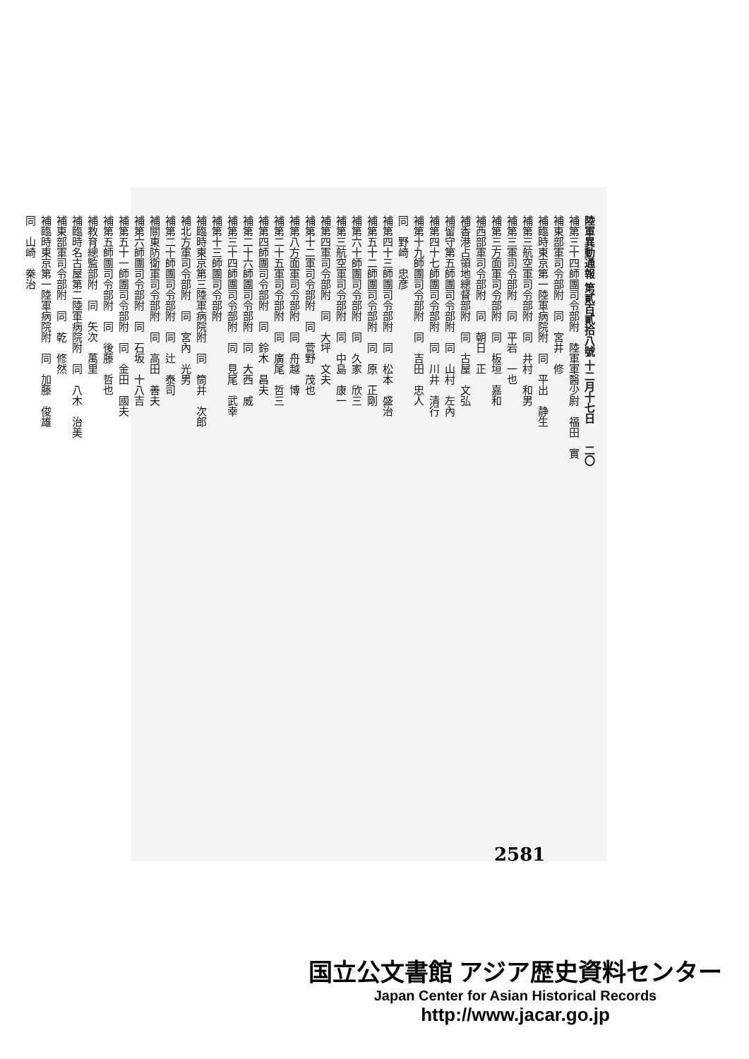陸軍異動通報 第貳百貳拾八號 十二月十七日　　二〇
補第三十四師團司令部附　陸軍軍醫少尉　福田　實
補東部軍司令部附　同　宮井　修
補臨時東京第一陸軍病院附　同　平出　静生
補第三航空軍司令部附　同　井村　和男
補第三軍司令部附　同　平岩　一也
補第三方面軍司令部附　同　板垣　嘉和
補西部軍司令部附　同　朝日　正
補香港占領地總督部附　同　古屋　文弘
補留守第五師團司令部附　同　山村　左內
補第四十七師團司令部附　同　川井　清行
補第十九師團司令部附　同　吉田　忠人
同　野崎　忠彦
補第四十三師團司令部附　同　松本　盛治
補第五十二師團司令部附　同　原　正剛
補第六十師團司令部附　同　久家　欣三
補第三航空軍司令部附　同　中島　康一
補第四軍司令部附　同　大坪　文夫
補第十二軍司令部附　同　菅野　茂也
補第八方面軍司令部附　同　舟越　博
補第二十五軍司令部附　同　廣尾　哲三
補第四師團司令部附　同　鈴木　昌夫
補第二十六師團司令部附　同　大西　威
補第三十四師團司令部附　同　見尾　武幸
補第十三師團司令部附
補臨時東京第三陸軍病院附　同　筒井　次郎
補北方軍司令部附　同　宮內　光男
補第二十師團司令部附　同　辻　泰司
補關東防衛軍司令部附　同　高田　善夫
補第六師團司令部附　同　石坂　十八吉
補第五十一師團司令部附　同　金田　國夫
補第五師團司令部附　同　後藤　哲也
補教育總監部附　同　矢次　萬里
補臨時名古屋第二陸軍病院附　同　八木　治美
補東部軍司令部附　同　乾　修然
補臨時東京第一陸軍病院附　同　加藤　俊雄
同　山崎　桊治
2581
国立公文書館 アジア歴史資料センター
Japan Center for Asian Historical Records
http://www.jacar.go.jp